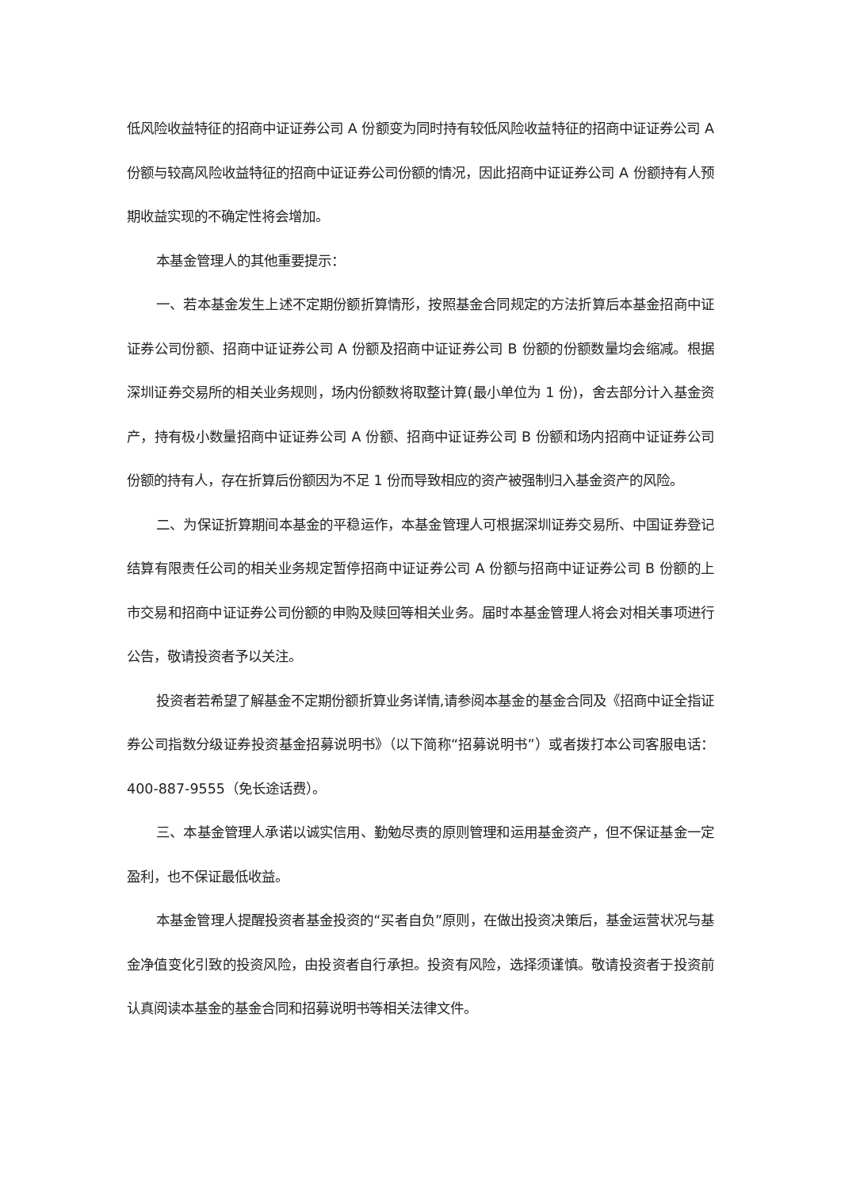低风险收益特征的招商中证证券公司 A 份额变为同时持有较低风险收益特征的招商中证证券公司 A 份额与较高风险收益特征的招商中证证券公司份额的情况，因此招商中证证券公司 A 份额持有人预期收益实现的不确定性将会增加。
本基金管理人的其他重要提示：
一、若本基金发生上述不定期份额折算情形，按照基金合同规定的方法折算后本基金招商中证证券公司份额、招商中证证券公司 A 份额及招商中证证券公司 B 份额的份额数量均会缩减。根据深圳证券交易所的相关业务规则，场内份额数将取整计算(最小单位为 1 份)，舍去部分计入基金资产，持有极小数量招商中证证券公司 A 份额、招商中证证券公司 B 份额和场内招商中证证券公司份额的持有人，存在折算后份额因为不足 1 份而导致相应的资产被强制归入基金资产的风险。
二、为保证折算期间本基金的平稳运作，本基金管理人可根据深圳证券交易所、中国证券登记结算有限责任公司的相关业务规定暂停招商中证证券公司 A 份额与招商中证证券公司 B 份额的上市交易和招商中证证券公司份额的申购及赎回等相关业务。届时本基金管理人将会对相关事项进行公告，敬请投资者予以关注。
投资者若希望了解基金不定期份额折算业务详情,请参阅本基金的基金合同及《招商中证全指证券公司指数分级证券投资基金招募说明书》（以下简称“招募说明书”）或者拨打本公司客服电话：400-887-9555（免长途话费）。
三、本基金管理人承诺以诚实信用、勤勉尽责的原则管理和运用基金资产，但不保证基金一定盈利，也不保证最低收益。
本基金管理人提醒投资者基金投资的“买者自负”原则，在做出投资决策后，基金运营状况与基金净值变化引致的投资风险，由投资者自行承担。投资有风险，选择须谨慎。敬请投资者于投资前认真阅读本基金的基金合同和招募说明书等相关法律文件。